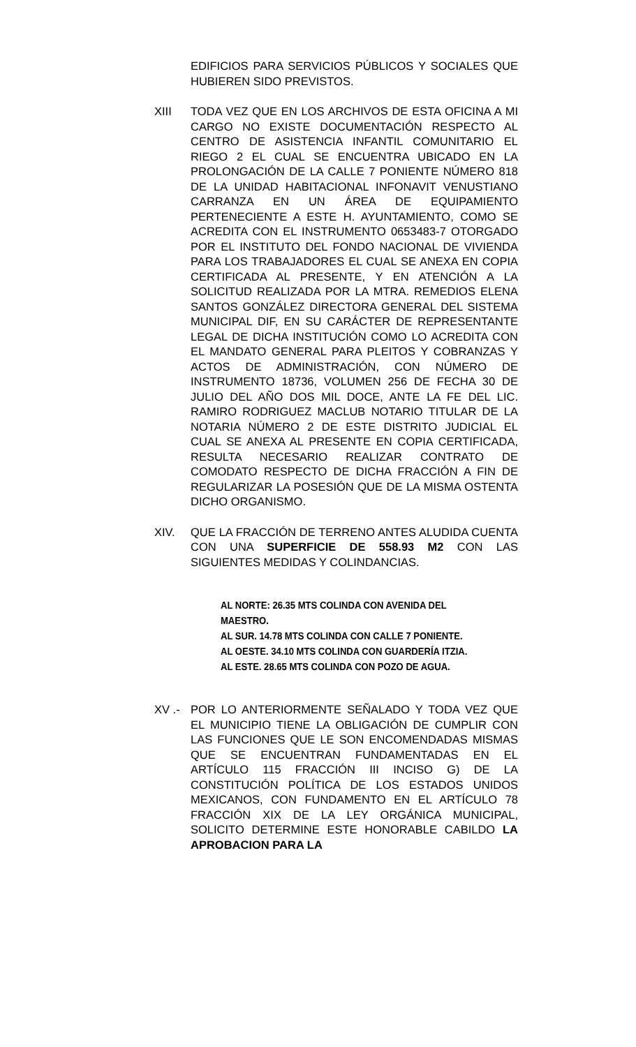EDIFICIOS PARA SERVICIOS PÚBLICOS Y SOCIALES QUE HUBIEREN SIDO PREVISTOS.
XIII TODA VEZ QUE EN LOS ARCHIVOS DE ESTA OFICINA A MI CARGO NO EXISTE DOCUMENTACIÓN RESPECTO AL CENTRO DE ASISTENCIA INFANTIL COMUNITARIO EL RIEGO 2 EL CUAL SE ENCUENTRA UBICADO EN LA PROLONGACIÓN DE LA CALLE 7 PONIENTE NÚMERO 818 DE LA UNIDAD HABITACIONAL INFONAVIT VENUSTIANO CARRANZA EN UN ÁREA DE EQUIPAMIENTO PERTENECIENTE A ESTE H. AYUNTAMIENTO, COMO SE ACREDITA CON EL INSTRUMENTO 0653483-7 OTORGADO POR EL INSTITUTO DEL FONDO NACIONAL DE VIVIENDA PARA LOS TRABAJADORES EL CUAL SE ANEXA EN COPIA CERTIFICADA AL PRESENTE, Y EN ATENCIÓN A LA SOLICITUD REALIZADA POR LA MTRA. REMEDIOS ELENA SANTOS GONZÁLEZ DIRECTORA GENERAL DEL SISTEMA MUNICIPAL DIF, EN SU CARÁCTER DE REPRESENTANTE LEGAL DE DICHA INSTITUCIÓN COMO LO ACREDITA CON EL MANDATO GENERAL PARA PLEITOS Y COBRANZAS Y ACTOS DE ADMINISTRACIÓN, CON NÚMERO DE INSTRUMENTO 18736, VOLUMEN 256 DE FECHA 30 DE JULIO DEL AÑO DOS MIL DOCE, ANTE LA FE DEL LIC. RAMIRO RODRIGUEZ MACLUB NOTARIO TITULAR DE LA NOTARIA NÚMERO 2 DE ESTE DISTRITO JUDICIAL EL CUAL SE ANEXA AL PRESENTE EN COPIA CERTIFICADA, RESULTA NECESARIO REALIZAR CONTRATO DE COMODATO RESPECTO DE DICHA FRACCIÓN A FIN DE REGULARIZAR LA POSESIÓN QUE DE LA MISMA OSTENTA DICHO ORGANISMO.
XIV. QUE LA FRACCIÓN DE TERRENO ANTES ALUDIDA CUENTA CON UNA SUPERFICIE DE 558.93 M2 CON LAS SIGUIENTES MEDIDAS Y COLINDANCIAS.
AL NORTE: 26.35 MTS COLINDA CON AVENIDA DEL MAESTRO.
AL SUR. 14.78 MTS COLINDA CON CALLE 7 PONIENTE.
AL OESTE. 34.10 MTS COLINDA CON GUARDERÍA ITZIA.
AL ESTE. 28.65 MTS COLINDA CON POZO DE AGUA.
XV .- POR LO ANTERIORMENTE SEÑALADO Y TODA VEZ QUE EL MUNICIPIO TIENE LA OBLIGACIÓN DE CUMPLIR CON LAS FUNCIONES QUE LE SON ENCOMENDADAS MISMAS QUE SE ENCUENTRAN FUNDAMENTADAS EN EL ARTÍCULO 115 FRACCIÓN III INCISO G) DE LA CONSTITUCIÓN POLÍTICA DE LOS ESTADOS UNIDOS MEXICANOS, CON FUNDAMENTO EN EL ARTÍCULO 78 FRACCIÓN XIX DE LA LEY ORGÁNICA MUNICIPAL, SOLICITO DETERMINE ESTE HONORABLE CABILDO LA APROBACION PARA LA